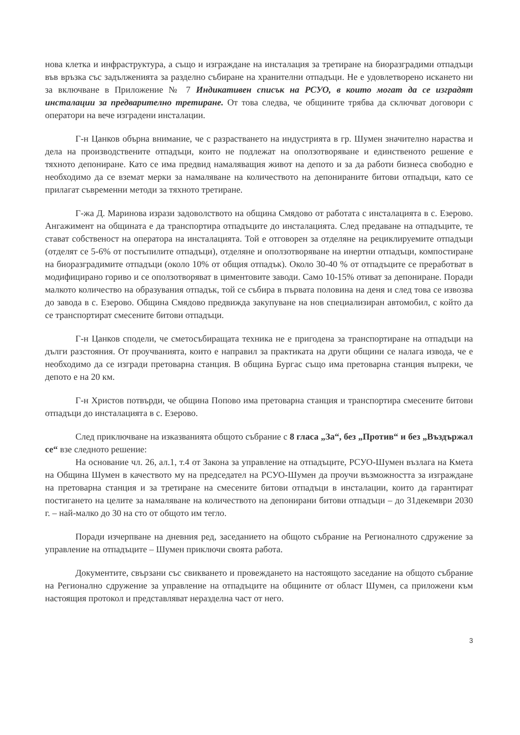нова клетка и инфраструктура, а също и изграждане на инсталация за третиране на биоразградими отпадъци във връзка със задълженията за разделно събиране на хранителни отпадъци. Не е удовлетворено искането ни за включване в Приложение № 7 Индикативен списък на РСУО, в които могат да се изградят инсталации за предварително третиране. От това следва, че общините трябва да сключват договори с оператори на вече изградени инсталации.
Г-н Цанков обърна внимание, че с разрастването на индустрията в гр. Шумен значително нараства и дела на производствените отпадъци, които не подлежат на оползотворяване и единственото решение е тяхното депониране. Като се има предвид намаляващия живот на депото и за да работи бизнеса свободно е необходимо да се вземат мерки за намаляване на количеството на депонираните битови отпадъци, като се прилагат съвременни методи за тяхното третиране.
Г-жа Д. Маринова изрази задоволството на община Смядово от работата с инсталацията в с. Езерово. Ангажимент на общината е да транспортира отпадъците до инсталацията. След предаване на отпадъците, те стават собственост на оператора на инсталацията. Той е отговорен за отделяне на рециклируемите отпадъци (отделят се 5-6% от постъпилите отпадъци), отделяне и оползотворяване на инертни отпадъци, компостиране на биоразградимите отпадъци (около 10% от общия отпадък). Около 30-40 % от отпадъците се преработват в модифицирано гориво и се оползотворяват в циментовите заводи. Само 10-15% отиват за депониране. Поради малкото количество на образувания отпадък, той се събира в първата половина на деня и след това се извозва до завода в с. Езерово. Община Смядово предвижда закупуване на нов специализиран автомобил, с който да се транспортират смесените битови отпадъци.
Г-н Цанков сподели, че сметосъбиращата техника не е пригодена за транспортиране на отпадъци на дълги разстояния. От проучванията, които е направил за практиката на други общини се налага извода, че е необходимо да се изгради претоварна станция. В община Бургас също има претоварна станция въпреки, че депото е на 20 км.
Г-н Христов потвърди, че община Попово има претоварна станция и транспортира смесените битови отпадъци до инсталацията в с. Езерово.
След приключване на изказванията общото събрание с 8 гласа „За“, без „Против“ и без „Въздържал се“ взе следното решение:
На основание чл. 26, ал.1, т.4 от Закона за управление на отпадъците, РСУО-Шумен възлага на Кмета на Община Шумен в качеството му на председател на РСУО-Шумен да проучи възможността за изграждане на претоварна станция и за третиране на смесените битови отпадъци в инсталации, които да гарантират постигането на целите за намаляване на количеството на депонирани битови отпадъци – до 31декември 2030 г. – най-малко до 30 на сто от общото им тегло.
Поради изчерпване на дневния ред, заседанието на общото събрание на Регионалното сдружение за управление на отпадъците – Шумен приключи своята работа.
Документите, свързани със свикването и провеждането на настоящото заседание на общото събрание на Регионално сдружение за управление на отпадъците на общините от област Шумен, са приложени към настоящия протокол и представляват неразделна част от него.
3